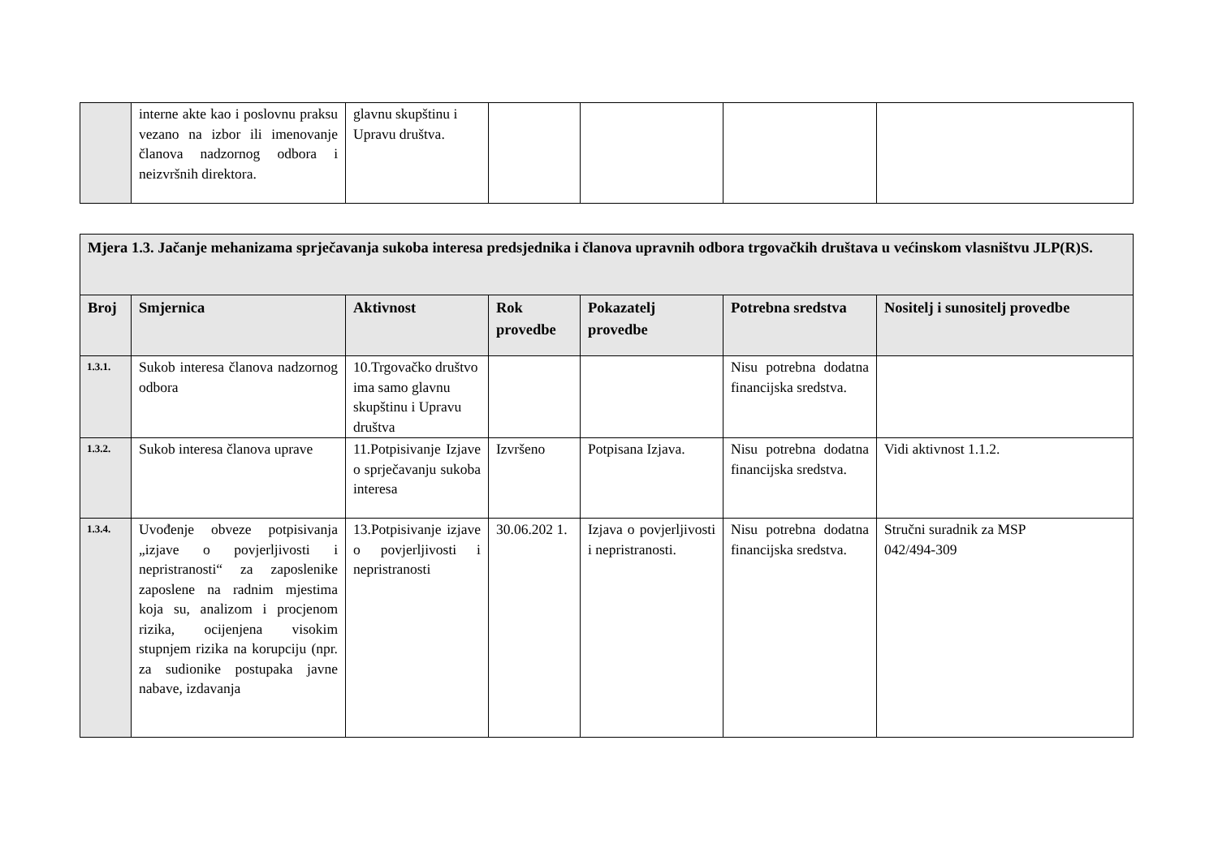| | interne akte kao i poslovnu praksu vezano na izbor ili imenovanje članova nadzornog odbora i neizvršnih direktora. | glavnu skupštinu i Upravu društva. | | | | |
| Mjera 1.3. Jačanje mehanizama sprječavanja sukoba interesa predsjednika i članova upravnih odbora trgovačkih društava u većinskom vlasništvu JLP(R)S. | | | | | | |
| --- | --- | --- | --- | --- | --- | --- |
| Broj | Smjernica | Aktivnost | Rok provedbe | Pokazatelj provedbe | Potrebna sredstva | Nositelj i sunositelj provedbe |
| 1.3.1. | Sukob interesa članova nadzornog odbora | 10.Trgovačko društvo ima samo glavnu skupštinu i Upravu društva | | | Nisu potrebna dodatna financijska sredstva. | |
| 1.3.2. | Sukob interesa članova uprave | 11.Potpisivanje Izjave o sprječavanju sukoba interesa | Izvršeno | Potpisana Izjava. | Nisu potrebna dodatna financijska sredstva. | Vidi aktivnost 1.1.2. |
| 1.3.4. | Uvođenje obveze potpisivanja „izjave o povjerljivosti i nepristranosti“ za zaposlenike zaposlene na radnim mjestima koja su, analizom i procjenom rizika, ocijenjena visokim stupnjem rizika na korupciju (npr. za sudionike postupaka javne nabave, izdavanja | 13.Potpisivanje izjave o povjerljivosti i nepristranosti | 30.06.202 1. | Izjava o povjerljivosti i nepristranosti. | Nisu potrebna dodatna financijska sredstva. | Stručni suradnik za MSP 042/494-309 |